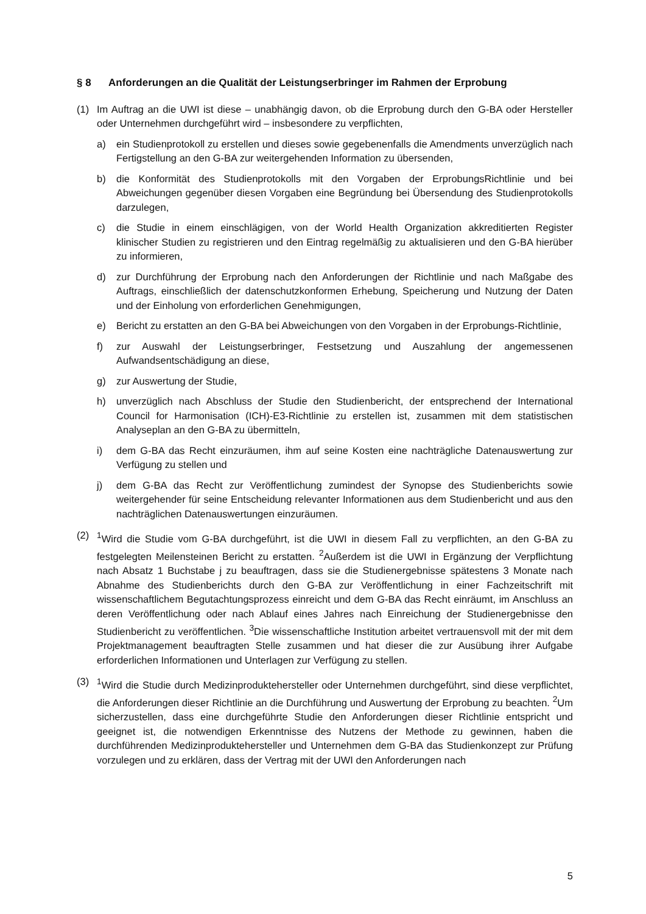§ 8 Anforderungen an die Qualität der Leistungserbringer im Rahmen der Erprobung
(1) Im Auftrag an die UWI ist diese – unabhängig davon, ob die Erprobung durch den G-BA oder Hersteller oder Unternehmen durchgeführt wird – insbesondere zu verpflichten,
a) ein Studienprotokoll zu erstellen und dieses sowie gegebenenfalls die Amendments unverzüglich nach Fertigstellung an den G-BA zur weitergehenden Information zu übersenden,
b) die Konformität des Studienprotokolls mit den Vorgaben der ErprobungsRichtlinie und bei Abweichungen gegenüber diesen Vorgaben eine Begründung bei Übersendung des Studienprotokolls darzulegen,
c) die Studie in einem einschlägigen, von der World Health Organization akkreditierten Register klinischer Studien zu registrieren und den Eintrag regelmäßig zu aktualisieren und den G-BA hierüber zu informieren,
d) zur Durchführung der Erprobung nach den Anforderungen der Richtlinie und nach Maßgabe des Auftrags, einschließlich der datenschutzkonformen Erhebung, Speicherung und Nutzung der Daten und der Einholung von erforderlichen Genehmigungen,
e) Bericht zu erstatten an den G-BA bei Abweichungen von den Vorgaben in der Erprobungs-Richtlinie,
f) zur Auswahl der Leistungserbringer, Festsetzung und Auszahlung der angemessenen Aufwandsentschädigung an diese,
g) zur Auswertung der Studie,
h) unverzüglich nach Abschluss der Studie den Studienbericht, der entsprechend der International Council for Harmonisation (ICH)-E3-Richtlinie zu erstellen ist, zusammen mit dem statistischen Analyseplan an den G-BA zu übermitteln,
i) dem G-BA das Recht einzuräumen, ihm auf seine Kosten eine nachträgliche Datenauswertung zur Verfügung zu stellen und
j) dem G-BA das Recht zur Veröffentlichung zumindest der Synopse des Studienberichts sowie weitergehender für seine Entscheidung relevanter Informationen aus dem Studienbericht und aus den nachträglichen Datenauswertungen einzuräumen.
(2) <sup>1</sup> Wird die Studie vom G-BA durchgeführt, ist die UWI in diesem Fall zu verpflichten, an den G-BA zu festgelegten Meilensteinen Bericht zu erstatten. <sup>2</sup>Außerdem ist die UWI in Ergänzung der Verpflichtung nach Absatz 1 Buchstabe j zu beauftragen, dass sie die Studienergebnisse spätestens 3 Monate nach Abnahme des Studienberichts durch den G-BA zur Veröffentlichung in einer Fachzeitschrift mit wissenschaftlichem Begutachtungsprozess einreicht und dem G-BA das Recht einräumt, im Anschluss an deren Veröffentlichung oder nach Ablauf eines Jahres nach Einreichung der Studienergebnisse den Studienbericht zu veröffentlichen. <sup>3</sup>Die wissenschaftliche Institution arbeitet vertrauensvoll mit der mit dem Projektmanagement beauftragten Stelle zusammen und hat dieser die zur Ausübung ihrer Aufgabe erforderlichen Informationen und Unterlagen zur Verfügung zu stellen.
(3) <sup>1</sup> Wird die Studie durch Medizinproduktehersteller oder Unternehmen durchgeführt, sind diese verpflichtet, die Anforderungen dieser Richtlinie an die Durchführung und Auswertung der Erprobung zu beachten. <sup>2</sup>Um sicherzustellen, dass eine durchgeführte Studie den Anforderungen dieser Richtlinie entspricht und geeignet ist, die notwendigen Erkenntnisse des Nutzens der Methode zu gewinnen, haben die durchführenden Medizinproduktehersteller und Unternehmen dem G-BA das Studienkonzept zur Prüfung vorzulegen und zu erklären, dass der Vertrag mit der UWI den Anforderungen nach
5